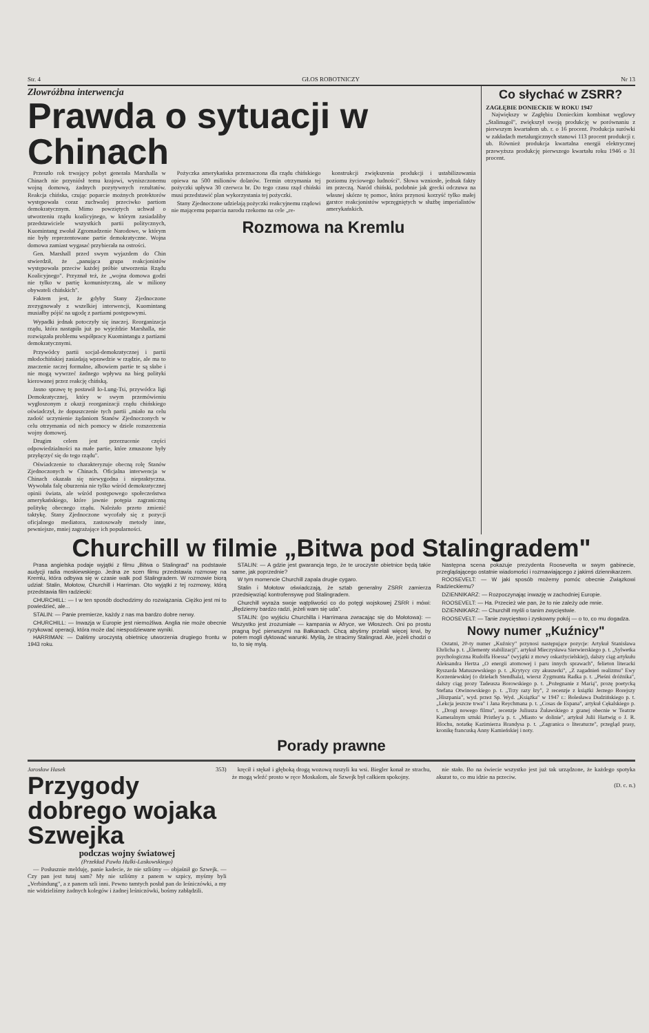Str. 4 GŁOS ROBOTNICZY Nr 13
Złowróżbna interwencja
Prawda o sytuacji w Chinach
Przeszło rok trwający pobyt generała Marshalla w Chinach nie przyniósł temu krajowi, wyniszczonemu wojną domową, żadnych pozytywnych rezultatów. Reakcja chińska, czując poparcie możnych protektorów występowała coraz zuchwalej przeciwko partiom demokratycznym. Mimo powziętych uchwał o utworzeniu rządu koalicyjnego, w którym zasiadaliby przedstawiciele wszystkich partii politycznych, Kuomintang zwołał Zgromadzenie Narodowe, w którym nie były reprezentowane partie demokratyczne. Wojna domowa zamiast wygasać przybierała na ostrości.
Gen. Marshall przed swym wyjazdem do Chin stwierdził, że „panująca grupa reakcjonistów występowała przeciw każdej próbie utworzenia Rządu Koalicyjnego". Przyznał też, że „wojna domowa godzi nie tylko w partię komunistyczną, ale w miliony obywateli chińskich".
Faktem jest, że gdyby Stany Zjednoczone zrezygnowały z wszelkiej interwencji, Kuomintang musiałby pójść na ugodę z partiami postępowymi.
Wypadki jednak potoczyły się inaczej. Reorganizacja rządu, która nastąpiła już po wyjeździe Marshalla, nie rozwiązała problemu współpracy Kuomintangu z partiami demokratycznymi.
Przywódcy partii socjal-demokratycznej i partii młodochińskiej zasiadają wprawdzie w rządzie, ale ma to znaczenie raczej formalne, albowiem partie te są słabe i nie mogą wywrzeć żadnego wpływu na bieg polityki kierowanej przez reakcję chińską.
Jasno sprawę tę postawił Io-Lung-Tsi, przywódca ligi Demokratycznej, który w swym przemówieniu wygłoszonym z okazji reorganizacji rządu chińskiego oświadczył, że dopuszczenie tych partii „miało na celu zadość uczynienie żądaniom Stanów Zjednoczonych w celu otrzymania od nich pomocy w dziele rozszerzenia wojny domowej.
Drugim celem jest przerzucenie części odpowiedzialności na małe partie, które zmuszone były przyłączyć się do tego rządu".
Oświadczenie to charakteryzuje obecną rolę Stanów Zjednoczonych w Chinach. Oficjalna interwencja w Chinach okazała się niewygodna i niepraktyczna. Wywołała falę oburzenia nie tylko wśród demokratycznej opinii świata, ale wśród postępowego społeczeństwa amerykańskiego, które jawnie potępia zagraniczną politykę obecnego rządu. Należało przeto zmienić taktykę. Stany Zjednoczone wycofały się z pozycji oficjalnego mediatora, zastosowały metody inne, pewniejsze, mniej zagrażające ich popularności.
Pożyczka amerykańska przeznaczona dla rządu chińskiego opiewa na 500 milionów dolarów. Termin otrzymania tej pożyczki upływa 30 czerwca br. Do tego czasu rząd chiński musi przedstawić plan wykorzystania tej pożyczki.
Stany Zjednoczone udzielają pożyczki reakcyjnemu rządowi nie mającemu poparcia narodu rzekomo na cele „re-
konstrukcji zwiększenia produkcji i ustabilizowania poziomu życiowego ludności". Słowa wzniosłe, jednak fakty im przeczą. Naród chiński, podobnie jak grecki odczuwa na własnej skórze tę pomoc, która przynosi korzyść tylko małej garstce reakcjonistów wprzęgniętych w służbę imperialistów amerykańskich.
Rozmowa na Kremlu
Co słychać w ZSRR?
ZAGŁĘBIE DONIECKIE W ROKU 1947
Największy w Zagłębiu Donieckim kombinat węglowy „Stalinugol", zwiększył swoją produkcję w porównaniu z pierwszym kwartałem ub. r. o 16 procent. Produkcja surówki w zakładach metalurgicznych stanowi 113 procent produkcji r. ub. Również produkcja kwartalna energii elektrycznej przewyższa produkcję pierwszego kwartału roku 1946 o 31 procent.
Churchill w filmie „Bitwa pod Stalingradem"
Prasa angielska podaje wyjątki z filmu „Bitwa o Stalingrad" na podstawie audycji radia moskiewskiego. Jedna ze scen filmu przedstawia rozmowę na Kremlu, która odbywa się w czasie walk pod Stalingradem. W rozmowie biorą udział: Stalin, Mołotow, Churchill i Harriman. Oto wyjątki z tej rozmowy, którą przedstawia film radziecki:
CHURCHILL: — I w ten sposób dochodzimy do rozwiązania. Ciężko jest mi to powiedzieć, ale...
STALIN: — Panie premierze, każdy z nas ma bardzo dobre nerwy.
CHURCHILL: — Inwazja w Europie jest niemożliwa. Anglia nie może obecnie ryzykować operacji, która może dać niespodziewane wyniki.
HARRIMAN: — Daliśmy uroczystą obietnicę utworzenia drugiego frontu w 1943 roku.
STALIN: — A gdzie jest gwarancja tego, że te uroczyste obietnice będą takie same, jak poprzednie?
W tym momencie Churchill zapala drugie cygaro.
Stalin i Mołotow oświadczają, że sztab generalny ZSRR zamierza przedsięwziąć kontrofensywę pod Stalingradem.
Churchill wyraża swoje wątpliwości co do potęgi wojskowej ZSRR i mówi: „Będziemy bardzo radzi, jeżeli wam się uda".
STALIN: (po wyjściu Churchilla i Harrimana zwracając się do Mołotowa): — Wszystko jest zrozumiałe — kampania w Afryce, we Włoszech. Oni po prostu pragną być pierwszymi na Bałkanach. Chcą abyśmy przelali więcej krwi, by potem mogli dyktować warunki. Myślą, że stracimy Stalingrad. Ale, jeżeli chodzi o to, to się mylą.
Następna scena pokazuje prezydenta Roosevelta w swym gabinecie, przeglądającego ostatnie wiadomości i rozmawiającego z jakimś dziennikarzem.
ROOSEVELT: — W jaki sposób możemy pomóc obecnie Związkowi Radzieckiemu?
DZIENNIKARZ: — Rozpoczynając inwazję w zachodniej Europie.
ROOSEVELT: — Ha. Przecież wie pan, że to nie zależy ode mnie.
DZIENNIKARZ: — Churchill myśli o tanim zwycięstwie.
ROOSEVELT: — Tanie zwycięstwo i zyskowny pokój — o to, co mu dogadza.
Nowy numer „Kuźnicy"
Ostatni, 20-ty numer „Kuźnicy" przynosi następujące pozycje: Artykuł Stanisława Ehrlicha p. t. „Elementy stabilizacji", artykuł Mieczysława Sierwierskiego p. t. „Sylwetka psychologiczna Rudolfa Hoessa" (wyjątki z mowy oskarżycielskiej), dalszy ciąg artykułu Aleksandra Hertza „O energii atomowej i paru innych sprawach", felieton literacki Ryszarda Matuszewskiego p. t. „Krytycy czy akuszerki", „Z zagadnień realizmu" Ewy Korzeniewskiej (o dziełach Stendhala), wiersz Zygmunta Radka p. t. „Pieśni dróżnika", dalszy ciąg prozy Tadeusza Borowskiego p. t. „Pożegnanie z Marią", prozę poetycką Stefana Otwinowskiego p. t. „Trzy razy łzy", 2 recenzje z książki Jerzego Borejszy „Hiszpania", wyd. przez Sp. Wyd. „Książka" w 1947 r.: Bolesława Dudzińskiego p. t. „Lekcja jeszcze trwa" i Jana Reychmana p. t. „Cosas de Espana", artykuł Cękalskiego p. t. „Drogi nowego filmu", recenzje Juliusza Żuławskiego z granej obecnie w Teatrze Kameralnym sztuki Pristley'a p. t. „Miasto w dolinie", artykuł Julii Hartwig o J. R. Blochu, notatkę Kazimierza Brandysa p. t. „Zagranica o literaturze", przegląd prasy, kronikę francuską Anny Kamieńskiej i noty.
Porady prawne
Jarosław Hasek 353)
Przygody dobrego wojaka Szwejka
podczas wojny światowej
(Przekład Pawła Hulki-Laskowskiego)
— Posłusznie melduję, panie kadecie, że nie szliśmy — objaśnił go Szwejk. — Czy pan jest tutaj sam? My nie szliśmy z panem w szpicy, myśmy byli „Verbindung", a z panem szli inni. Pewno tamtych posłał pan do leśniczówki, a my nie widzieliśmy żadnych kolegów i żadnej leśniczówki, bośmy zabłądzili.
kręcił i stękał i głęboką drogą wozową ruszyli ku wsi. Biegler konał ze strachu, że mogą wleźć prosto w ręce Moskalom, ale Szwejk był całkiem spokojny.
nie stało. Bo na świecie wszystko jest już tak urządzone, że każdego spotyka akurat to, co mu idzie na przeciw.
(D. c. n.)